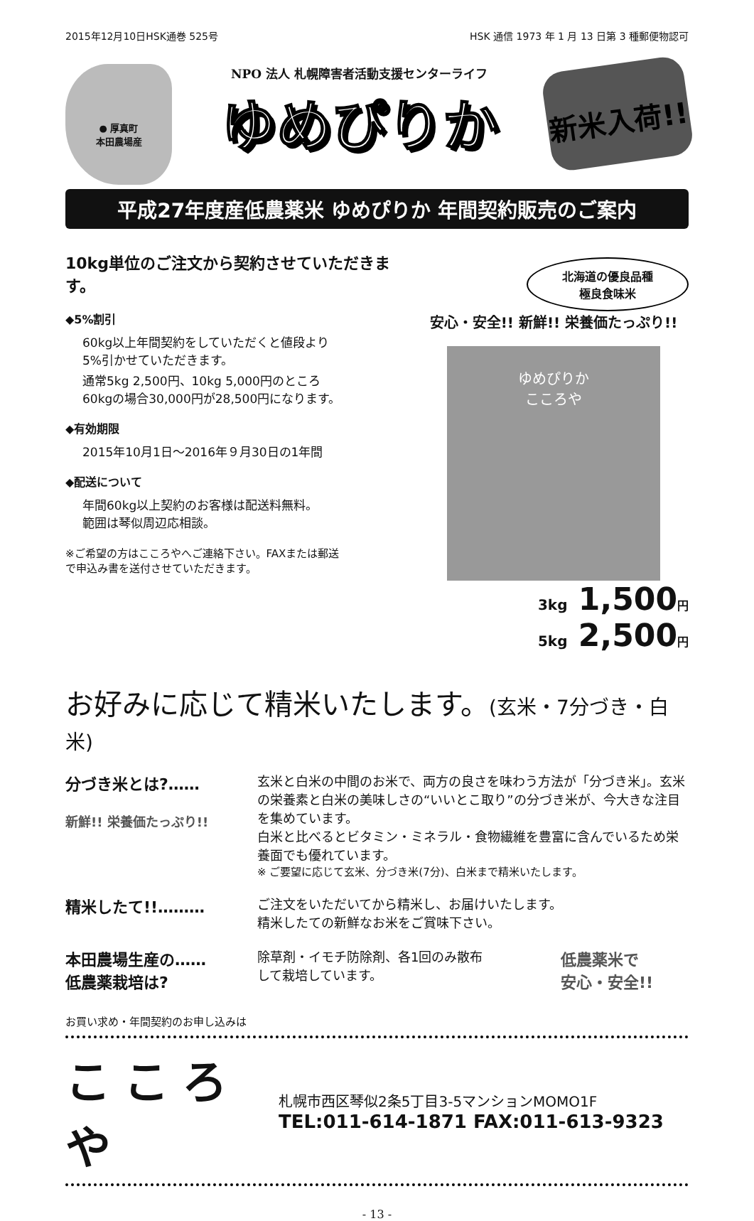2015年12月10日HSK通巻 525号 HSK 通信 1973 年 1 月 13 日第 3 種郵便物認可
● 厚真町
本田農場産
NPO 法人 札幌障害者活動支援センターライフ
ゆめぴりか
新米入荷!!
平成27年度産低農薬米 ゆめぴりか 年間契約販売のご案内
10kg単位のご注文から契約させていただきます。
◆5%割引
60kg以上年間契約をしていただくと値段より
5%引かせていただきます。
通常5kg 2,500円、10kg 5,000円のところ
60kgの場合30,000円が28,500円になります。
◆有効期限
2015年10月1日～2016年９月30日の1年間
◆配送について
年間60kg以上契約のお客様は配送料無料。
範囲は琴似周辺応相談。
※ご希望の方はこころやへご連絡下さい。FAXまたは郵送
で申込み書を送付させていただきます。
北海道の優良品種
極良食味米
安心・安全!! 新鮮!! 栄養価たっぷり!!
ゆめぴりか
こころや
3kg 1,500円
5kg 2,500円
お好みに応じて精米いたします。(玄米・7分づき・白米)
分づき米とは?……
新鮮!! 栄養価たっぷり!!
玄米と白米の中間のお米で、両方の良さを味わう方法が「分づき米」。玄米の栄養素と白米の美味しさの“いいとこ取り”の分づき米が、今大きな注目を集めています。
白米と比べるとビタミン・ミネラル・食物繊維を豊富に含んでいるため栄養面でも優れています。
※ ご要望に応じて玄米、分づき米(7分)、白米まで精米いたします。
精米したて!!………
ご注文をいただいてから精米し、お届けいたします。
精米したての新鮮なお米をご賞味下さい。
本田農場生産の……
低農薬栽培は?
除草剤・イモチ防除剤、各1回のみ散布
して栽培しています。
低農薬米で
安心・安全!!
お買い求め・年間契約のお申し込みは
こころや
札幌市西区琴似2条5丁目3-5マンションMOMO1F
TEL:011-614-1871 FAX:011-613-9323
- 13 -